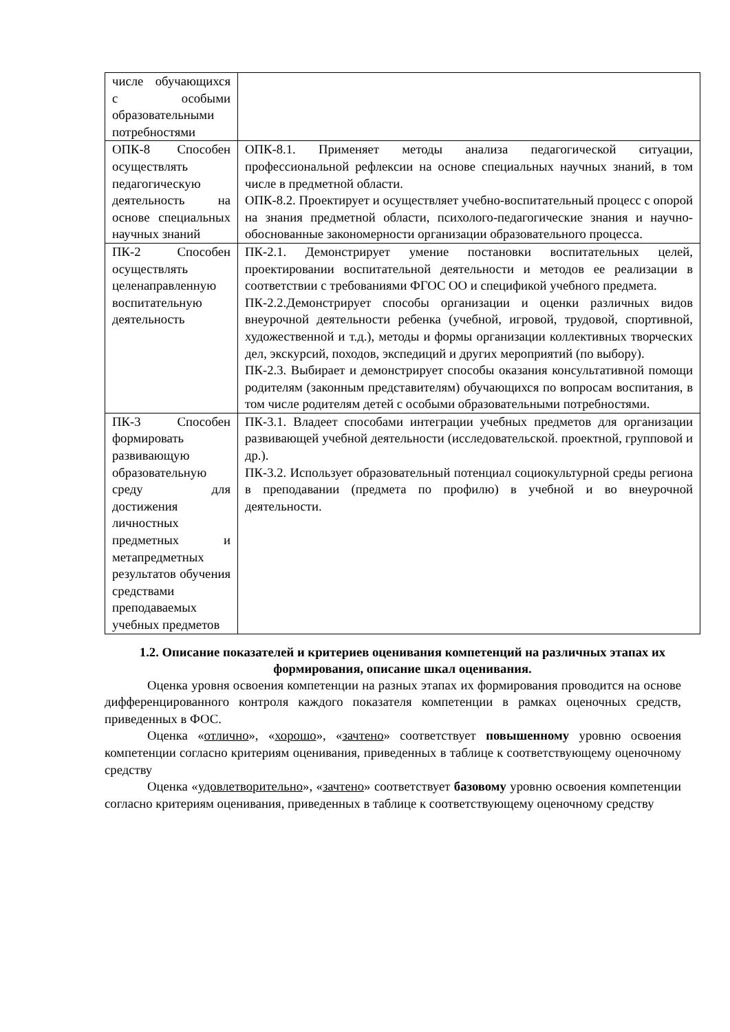| числе обучающихся с особыми образовательными потребностями | |
| ОПК-8 Способен осуществлять педагогическую деятельность на основе специальных научных знаний | ОПК-8.1. Применяет методы анализа педагогической ситуации, профессиональной рефлексии на основе специальных научных знаний, в том числе в предметной области. ОПК-8.2. Проектирует и осуществляет учебно-воспитательный процесс с опорой на знания предметной области, психолого-педагогические знания и научно-обоснованные закономерности организации образовательного процесса. |
| ПК-2 Способен осуществлять целенаправленную воспитательную деятельность | ПК-2.1. Демонстрирует умение постановки воспитательных целей, проектировании воспитательной деятельности и методов ее реализации в соответствии с требованиями ФГОС ОО и спецификой учебного предмета. ПК-2.2.Демонстрирует способы организации и оценки различных видов внеурочной деятельности ребенка (учебной, игровой, трудовой, спортивной, художественной и т.д.), методы и формы организации коллективных творческих дел, экскурсий, походов, экспедиций и других мероприятий (по выбору). ПК-2.3. Выбирает и демонстрирует способы оказания консультативной помощи родителям (законным представителям) обучающихся по вопросам воспитания, в том числе родителям детей с особыми образовательными потребностями. |
| ПК-3 Способен формировать развивающую образовательную среду для достижения личностных предметных и метапредметных результатов обучения средствами преподаваемых учебных предметов | ПК-3.1. Владеет способами интеграции учебных предметов для организации развивающей учебной деятельности (исследовательской. проектной, групповой и др.). ПК-3.2. Использует образовательный потенциал социокультурной среды региона в преподавании (предмета по профилю) в учебной и во внеурочной деятельности. |
1.2. Описание показателей и критериев оценивания компетенций на различных этапах их формирования, описание шкал оценивания.
Оценка уровня освоения компетенции на разных этапах их формирования проводится на основе дифференцированного контроля каждого показателя компетенции в рамках оценочных средств, приведенных в ФОС.
Оценка «отлично», «хорошо», «зачтено» соответствует повышенному уровню освоения компетенции согласно критериям оценивания, приведенных в таблице к соответствующему оценочному средству
Оценка «удовлетворительно», «зачтено» соответствует базовому уровню освоения компетенции согласно критериям оценивания, приведенных в таблице к соответствующему оценочному средству